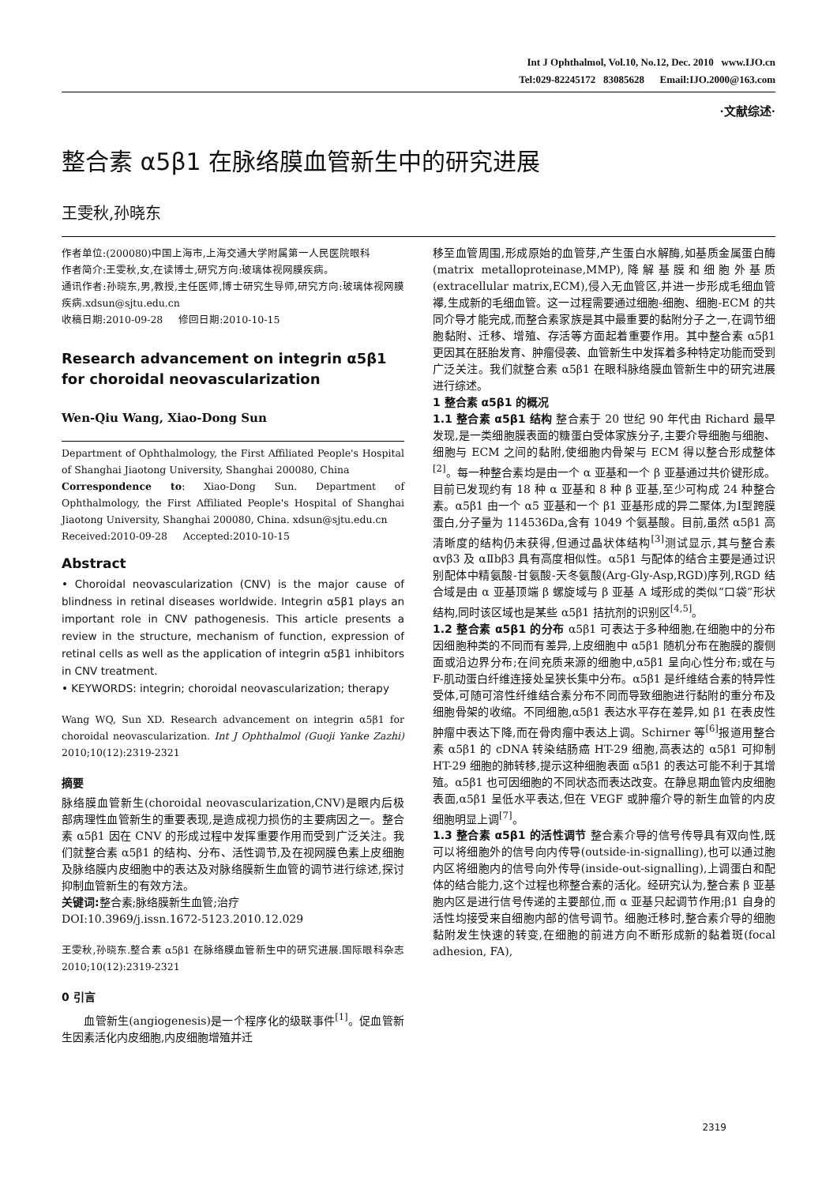Int J Ophthalmol, Vol.10, No.12, Dec. 2010 www.IJO.cn
Tel:029-82245172 83085628 Email:IJO.2000@163.com
·文献综述·
整合素 α5β1 在脉络膜血管新生中的研究进展
王雯秋,孙晓东
作者单位:(200080)中国上海市,上海交通大学附属第一人民医院眼科
作者简介:王雯秋,女,在读博士,研究方向:玻璃体视网膜疾病。
通讯作者:孙晓东,男,教授,主任医师,博士研究生导师,研究方向:玻璃体视网膜疾病.xdsun@sjtu.edu.cn
收稿日期:2010-09-28 修回日期:2010-10-15
Research advancement on integrin α5β1 for choroidal neovascularization
Wen-Qiu Wang, Xiao-Dong Sun
Department of Ophthalmology, the First Affiliated People's Hospital of Shanghai Jiaotong University, Shanghai 200080, China
Correspondence to: Xiao-Dong Sun. Department of Ophthalmology, the First Affiliated People's Hospital of Shanghai Jiaotong University, Shanghai 200080, China. xdsun@sjtu.edu.cn
Received:2010-09-28 Accepted:2010-10-15
Abstract
• Choroidal neovascularization (CNV) is the major cause of blindness in retinal diseases worldwide. Integrin α5β1 plays an important role in CNV pathogenesis. This article presents a review in the structure, mechanism of function, expression of retinal cells as well as the application of integrin α5β1 inhibitors in CNV treatment.
• KEYWORDS: integrin; choroidal neovascularization; therapy
Wang WQ, Sun XD. Research advancement on integrin α5β1 for choroidal neovascularization. Int J Ophthalmol (Guoji Yanke Zazhi) 2010;10(12):2319-2321
摘要
脉络膜血管新生(choroidal neovascularization,CNV)是眼内后极部病理性血管新生的重要表现,是造成视力损伤的主要病因之一。整合素 α5β1 因在 CNV 的形成过程中发挥重要作用而受到广泛关注。我们就整合素 α5β1 的结构、分布、活性调节,及在视网膜色素上皮细胞及脉络膜内皮细胞中的表达及对脉络膜新生血管的调节进行综述,探讨抑制血管新生的有效方法。
关键词: 整合素;脉络膜新生血管;治疗
DOI:10.3969/j.issn.1672-5123.2010.12.029
王雯秋,孙晓东.整合素 α5β1 在脉络膜血管新生中的研究进展.国际眼科杂志 2010;10(12):2319-2321
0 引言
  血管新生(angiogenesis)是一个程序化的级联事件<sup>[1]</sup>。促血管新生因素活化内皮细胞,内皮细胞增殖并迁
移至血管周围,形成原始的血管芽,产生蛋白水解酶,如基质金属蛋白酶(matrix metalloproteinase,MMP),降解基膜和细胞外基质(extracellular matrix,ECM),侵入无血管区,并进一步形成毛细血管襻,生成新的毛细血管。这一过程需要通过细胞-细胞、细胞-ECM 的共同介导才能完成,而整合素家族是其中最重要的黏附分子之一,在调节细胞黏附、迁移、增殖、存活等方面起着重要作用。其中整合素 α5β1 更因其在胚胎发育、肿瘤侵袭、血管新生中发挥着多种特定功能而受到广泛关注。我们就整合素 α5β1 在眼科脉络膜血管新生中的研究进展进行综述。
1 整合素 α5β1 的概况
1.1 整合素 α5β1 结构 整合素于 20 世纪 90 年代由 Richard 最早发现,是一类细胞膜表面的糖蛋白受体家族分子,主要介导细胞与细胞、细胞与 ECM 之间的黏附,使细胞内骨架与 ECM 得以整合形成整体<sup>[2]</sup>。每一种整合素均是由一个 α 亚基和一个 β 亚基通过共价键形成。目前已发现约有 18 种 α 亚基和 8 种 β 亚基,至少可构成 24 种整合素。α5β1 由一个 α5 亚基和一个 β1 亚基形成的异二聚体,为Ⅰ型跨膜蛋白,分子量为 114536Da,含有 1049 个氨基酸。目前,虽然 α5β1 高清晰度的结构仍未获得,但通过晶状体结构<sup>[3]</sup>测试显示,其与整合素 αvβ3 及 αⅡbβ3 具有高度相似性。α5β1 与配体的结合主要是通过识别配体中精氨酸-甘氨酸-天冬氨酸(Arg-Gly-Asp,RGD)序列,RGD 结合域是由 α 亚基顶端 β 螺旋域与 β 亚基 A 域形成的类似“口袋”形状结构,同时该区域也是某些 α5β1 拮抗剂的识别区<sup>[4,5]</sup>。
1.2 整合素 α5β1 的分布 α5β1 可表达于多种细胞,在细胞中的分布因细胞种类的不同而有差异,上皮细胞中 α5β1 随机分布在胞膜的腹侧面或沿边界分布;在间充质来源的细胞中,α5β1 呈向心性分布;或在与 F-肌动蛋白纤维连接处呈狭长集中分布。α5β1 是纤维结合素的特异性受体,可随可溶性纤维结合素分布不同而导致细胞进行黏附的重分布及细胞骨架的收缩。不同细胞,α5β1 表达水平存在差异,如 β1 在表皮性肿瘤中表达下降,而在骨肉瘤中表达上调。Schirner 等<sup>[6]</sup>报道用整合素 α5β1 的 cDNA 转染结肠癌 HT-29 细胞,高表达的 α5β1 可抑制 HT-29 细胞的肺转移,提示这种细胞表面 α5β1 的表达可能不利于其增殖。α5β1 也可因细胞的不同状态而表达改变。在静息期血管内皮细胞表面,α5β1 呈低水平表达,但在 VEGF 或肿瘤介导的新生血管的内皮细胞明显上调<sup>[7]</sup>。
1.3 整合素 α5β1 的活性调节 整合素介导的信号传导具有双向性,既可以将细胞外的信号向内传导(outside-in-signalling),也可以通过胞内区将细胞内的信号向外传导(inside-out-signalling),上调蛋白和配体的结合能力,这个过程也称整合素的活化。经研究认为,整合素 β 亚基胞内区是进行信号传递的主要部位,而 α 亚基只起调节作用;β1 自身的活性均接受来自细胞内部的信号调节。细胞迁移时,整合素介导的细胞黏附发生快速的转变,在细胞的前进方向不断形成新的黏着斑(focal adhesion, FA),
2319